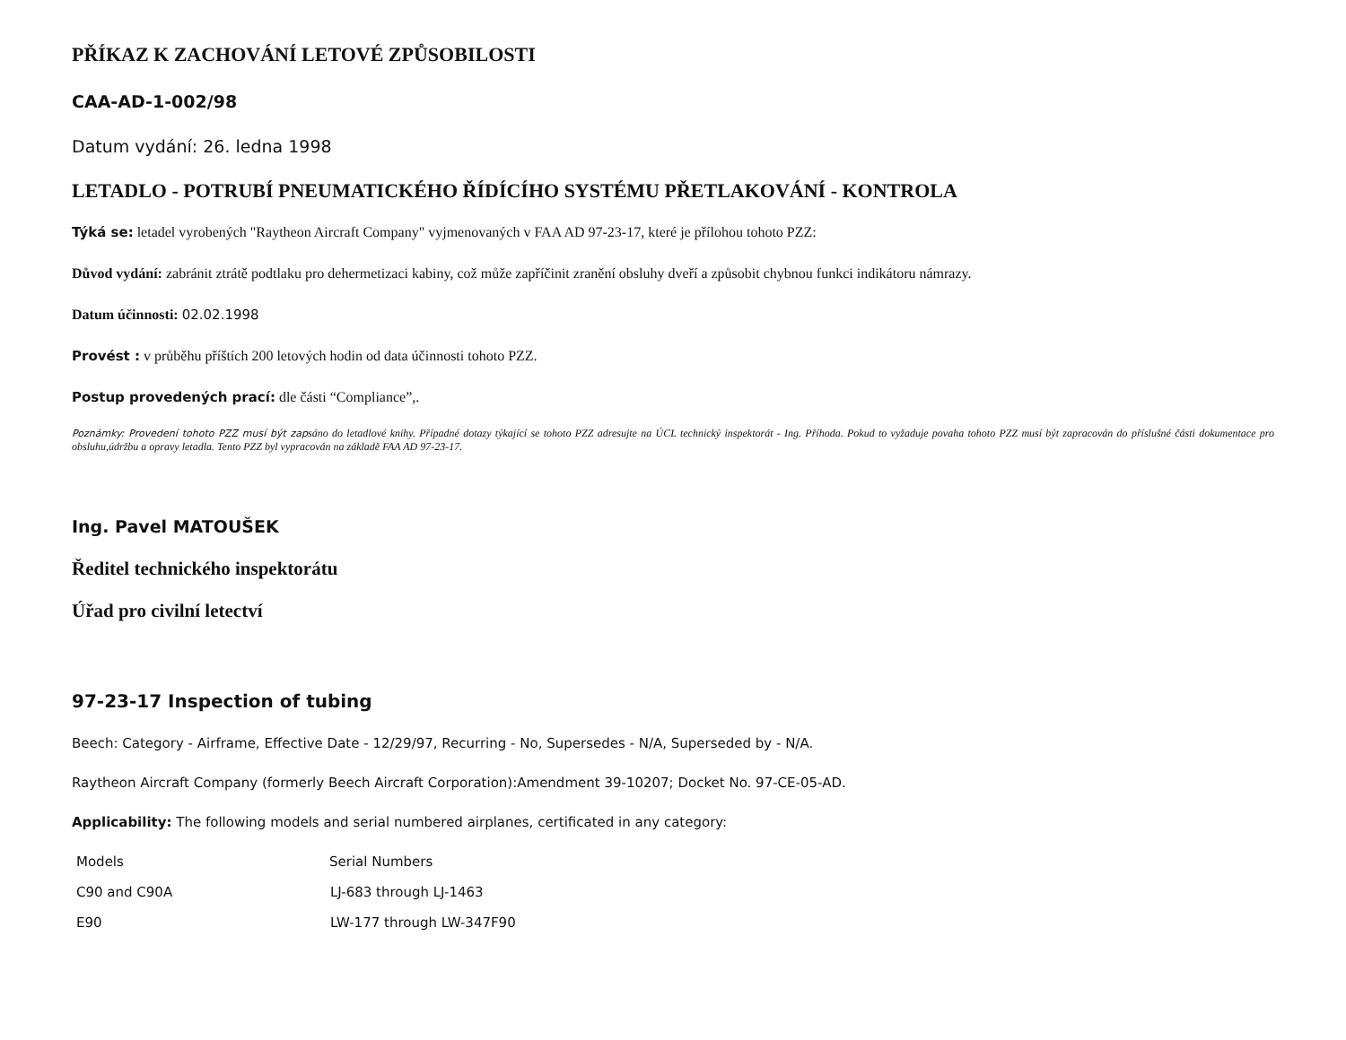PŘÍKAZ K ZACHOVÁNÍ LETOVÉ ZPŮSOBILOSTI
CAA-AD-1-002/98
Datum vydání: 26. ledna 1998
LETADLO - POTRUBÍ PNEUMATICKÉHO ŘÍDÍCÍHO SYSTÉMU PŘETLAKOVÁNÍ - KONTROLA
Týká se: letadel vyrobených "Raytheon Aircraft Company" vyjmenovaných v FAA AD 97-23-17, které je přílohou tohoto PZZ:
Důvod vydání: zabránit ztrátě podtlaku pro dehermetizaci kabiny, což může zapříčinit zranění obsluhy dveří a způsobit chybnou funkci indikátoru námrazy.
Datum účinnosti: 02.02.1998
Provést : v průběhu příštích 200 letových hodin od data účinnosti tohoto PZZ.
Postup provedených prací: dle části “Compliance”,.
Poznámky: Provedení tohoto PZZ musí být zapsáno do letadlové knihy. Případné dotazy týkající se tohoto PZZ adresujte na ÚCL technický inspektorát - Ing. Příhoda. Pokud to vyžaduje povaha tohoto PZZ musí být zapracován do příslušné části dokumentace pro obsluhu,údržbu a opravy letadla. Tento PZZ byl vypracován na základě FAA AD 97-23-17.
Ing. Pavel MATOUŠEK
Ředitel technického inspektorátu
Úřad pro civilní letectví
97-23-17 Inspection of tubing
Beech: Category - Airframe, Effective Date - 12/29/97, Recurring - No, Supersedes - N/A, Superseded by - N/A.
Raytheon Aircraft Company (formerly Beech Aircraft Corporation):Amendment 39-10207; Docket No. 97-CE-05-AD.
Applicability: The following models and serial numbered airplanes, certificated in any category:
| Models | Serial Numbers |
| --- | --- |
| C90 and C90A | LJ-683 through LJ-1463 |
| E90 | LW-177 through LW-347F90 |